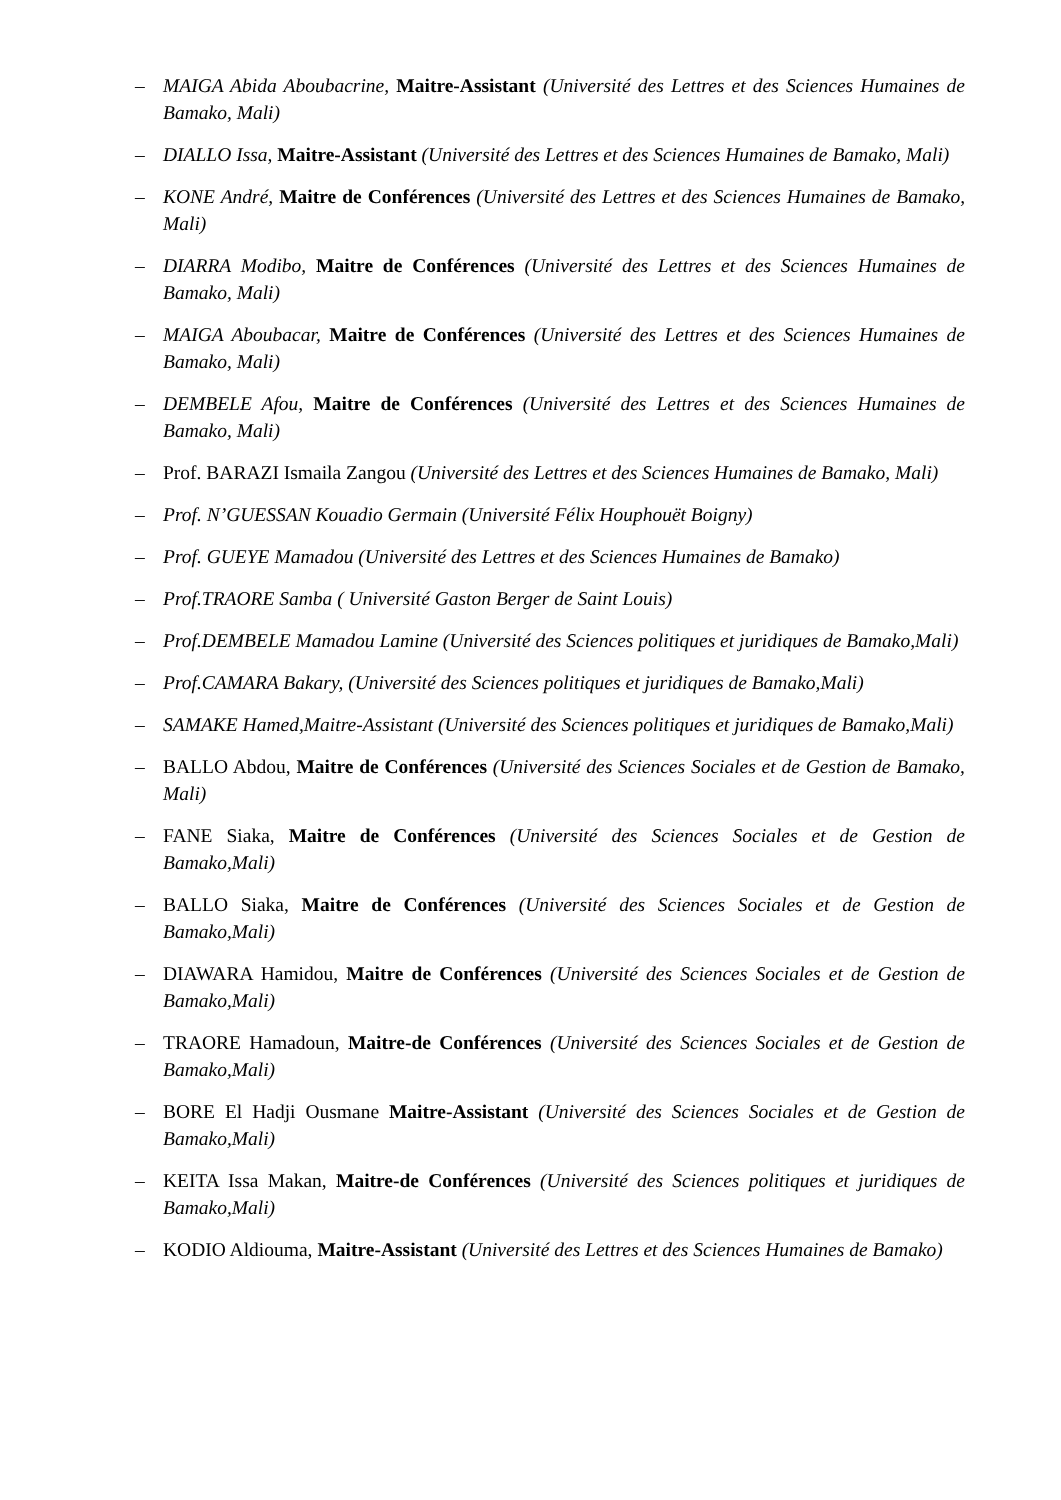– MAIGA Abida Aboubacrine, Maitre-Assistant (Université des Lettres et des Sciences Humaines de Bamako, Mali)
– DIALLO Issa, Maitre-Assistant (Université des Lettres et des Sciences Humaines de Bamako, Mali)
– KONE André, Maitre de Conférences (Université des Lettres et des Sciences Humaines de Bamako, Mali)
– DIARRA Modibo, Maitre de Conférences (Université des Lettres et des Sciences Humaines de Bamako, Mali)
– MAIGA Aboubacar, Maitre de Conférences (Université des Lettres et des Sciences Humaines de Bamako, Mali)
– DEMBELE Afou, Maitre de Conférences (Université des Lettres et des Sciences Humaines de Bamako, Mali)
– Prof. BARAZI Ismaila Zangou (Université des Lettres et des Sciences Humaines de Bamako, Mali)
– Prof. N’GUESSAN Kouadio Germain (Université Félix Houphouët Boigny)
– Prof. GUEYE Mamadou (Université des Lettres et des Sciences Humaines de Bamako)
– Prof.TRAORE Samba ( Université Gaston Berger de Saint Louis)
– Prof.DEMBELE Mamadou Lamine (Université des Sciences politiques et juridiques de Bamako,Mali)
– Prof.CAMARA Bakary, (Université des Sciences politiques et juridiques de Bamako,Mali)
– SAMAKE Hamed,Maitre-Assistant (Université des Sciences politiques et juridiques de Bamako,Mali)
– BALLO Abdou, Maitre de Conférences (Université des Sciences Sociales et de Gestion de Bamako, Mali)
– FANE Siaka, Maitre de Conférences (Université des Sciences Sociales et de Gestion de Bamako,Mali)
– BALLO Siaka, Maitre de Conférences (Université des Sciences Sociales et de Gestion de Bamako,Mali)
– DIAWARA Hamidou, Maitre de Conférences (Université des Sciences Sociales et de Gestion de Bamako,Mali)
– TRAORE Hamadoun, Maitre-de Conférences (Université des Sciences Sociales et de Gestion de Bamako,Mali)
– BORE El Hadji Ousmane Maitre-Assistant (Université des Sciences Sociales et de Gestion de Bamako,Mali)
– KEITA Issa Makan, Maitre-de Conférences (Université des Sciences politiques et juridiques de Bamako,Mali)
– KODIO Aldiouma, Maitre-Assistant (Université des Lettres et des Sciences Humaines de Bamako)